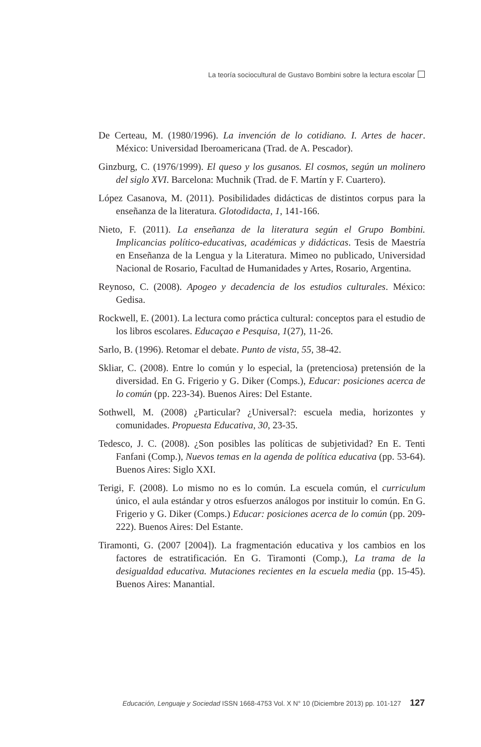La teoría sociocultural de Gustavo Bombini sobre la lectura escolar
De Certeau, M. (1980/1996). La invención de lo cotidiano. I. Artes de hacer. México: Universidad Iberoamericana (Trad. de A. Pescador).
Ginzburg, C. (1976/1999). El queso y los gusanos. El cosmos, según un molinero del siglo XVI. Barcelona: Muchnik (Trad. de F. Martín y F. Cuartero).
López Casanova, M. (2011). Posibilidades didácticas de distintos corpus para la enseñanza de la literatura. Glotodidacta, 1, 141-166.
Nieto, F. (2011). La enseñanza de la literatura según el Grupo Bombini. Implicancias político-educativas, académicas y didácticas. Tesis de Maestría en Enseñanza de la Lengua y la Literatura. Mimeo no publicado, Universidad Nacional de Rosario, Facultad de Humanidades y Artes, Rosario, Argentina.
Reynoso, C. (2008). Apogeo y decadencia de los estudios culturales. México: Gedisa.
Rockwell, E. (2001). La lectura como práctica cultural: conceptos para el estudio de los libros escolares. Educaçao e Pesquisa, 1(27), 11-26.
Sarlo, B. (1996). Retomar el debate. Punto de vista, 55, 38-42.
Skliar, C. (2008). Entre lo común y lo especial, la (pretenciosa) pretensión de la diversidad. En G. Frigerio y G. Diker (Comps.), Educar: posiciones acerca de lo común (pp. 223-34). Buenos Aires: Del Estante.
Sothwell, M. (2008) ¿Particular? ¿Universal?: escuela media, horizontes y comunidades. Propuesta Educativa, 30, 23-35.
Tedesco, J. C. (2008). ¿Son posibles las políticas de subjetividad? En E. Tenti Fanfani (Comp.), Nuevos temas en la agenda de política educativa (pp. 53-64). Buenos Aires: Siglo XXI.
Terigi, F. (2008). Lo mismo no es lo común. La escuela común, el curriculum único, el aula estándar y otros esfuerzos análogos por instituir lo común. En G. Frigerio y G. Diker (Comps.) Educar: posiciones acerca de lo común (pp. 209-222). Buenos Aires: Del Estante.
Tiramonti, G. (2007 [2004]). La fragmentación educativa y los cambios en los factores de estratificación. En G. Tiramonti (Comp.), La trama de la desigualdad educativa. Mutaciones recientes en la escuela media (pp. 15-45). Buenos Aires: Manantial.
Educación, Lenguaje y Sociedad ISSN 1668-4753 Vol. X N° 10 (Diciembre 2013) pp. 101-127 127